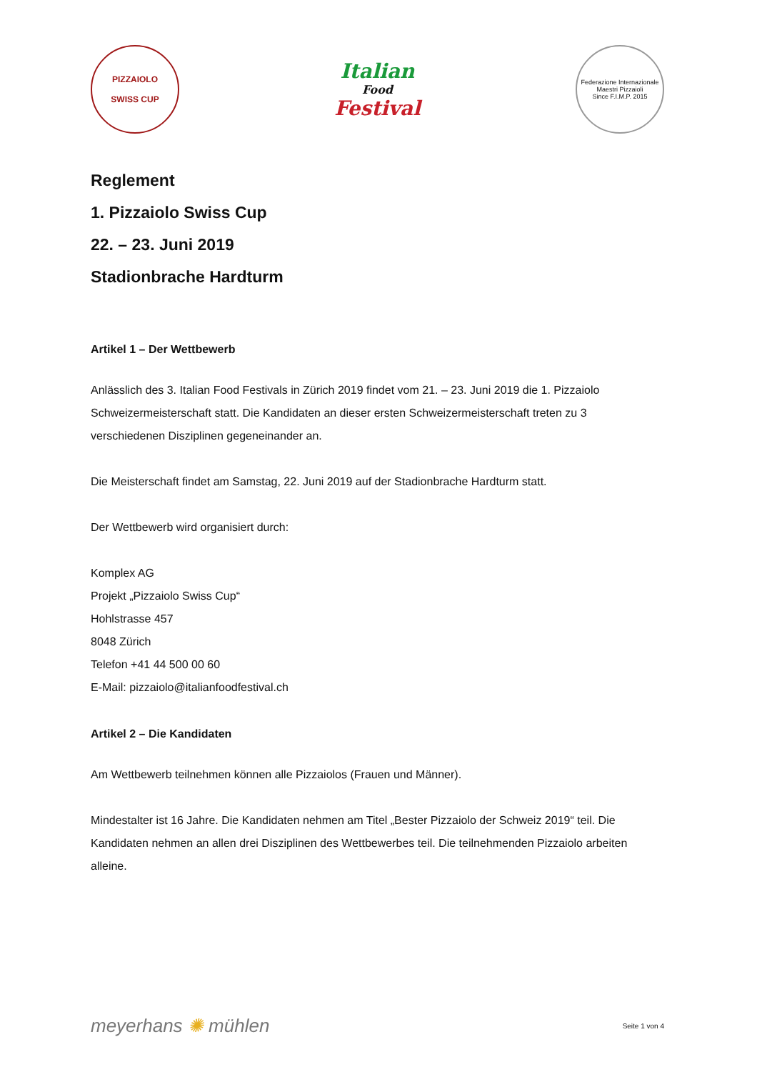PIZZAIOLO
SWISS CUP
Italian
Food
Festival
Federazione Internazionale Maestri Pizzaioli
Since F.I.M.P. 2015
Reglement
1. Pizzaiolo Swiss Cup
22. – 23. Juni 2019
Stadionbrache Hardturm
Artikel 1 – Der Wettbewerb
Anlässlich des 3. Italian Food Festivals in Zürich 2019 findet vom 21. – 23. Juni 2019 die 1. Pizzaiolo Schweizermeisterschaft statt. Die Kandidaten an dieser ersten Schweizermeisterschaft treten zu 3 verschiedenen Disziplinen gegeneinander an.
Die Meisterschaft findet am Samstag, 22. Juni 2019 auf der Stadionbrache Hardturm statt.
Der Wettbewerb wird organisiert durch:
Komplex AG
Projekt „Pizzaiolo Swiss Cup“
Hohlstrasse 457
8048 Zürich
Telefon +41 44 500 00 60
E-Mail: pizzaiolo@italianfoodfestival.ch
Artikel 2 – Die Kandidaten
Am Wettbewerb teilnehmen können alle Pizzaiolos (Frauen und Männer).
Mindestalter ist 16 Jahre. Die Kandidaten nehmen am Titel „Bester Pizzaiolo der Schweiz 2019“ teil. Die Kandidaten nehmen an allen drei Disziplinen des Wettbewerbes teil. Die teilnehmenden Pizzaiolo arbeiten alleine.
meyerhans ✺ mühlen
Seite 1 von 4